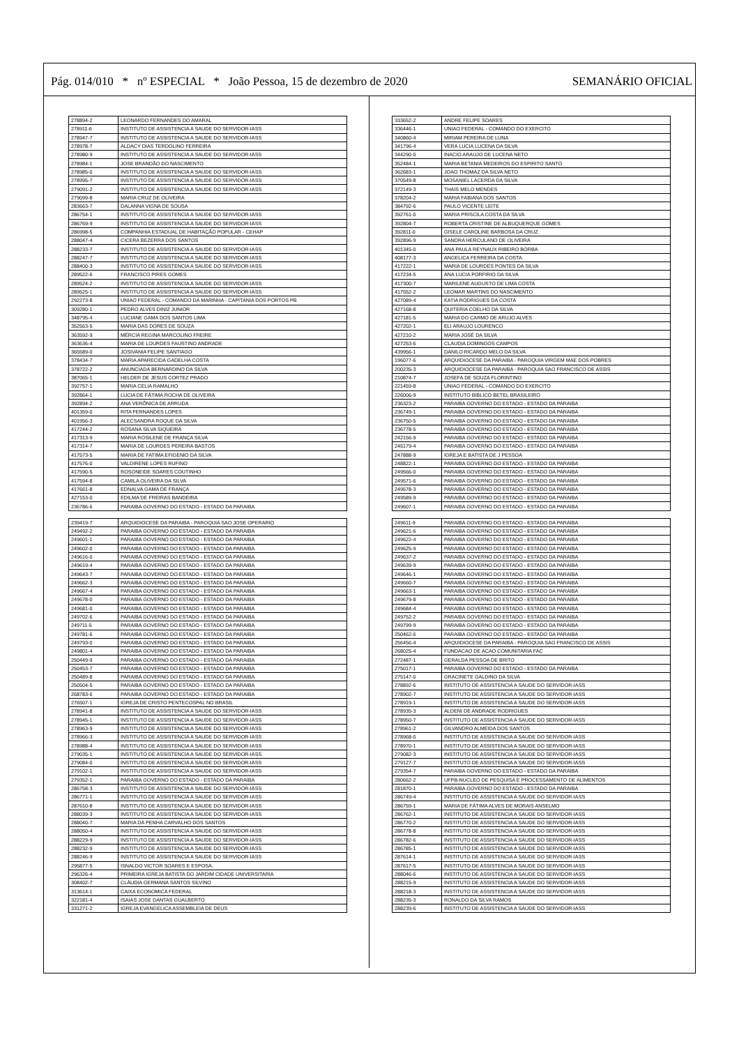Pág. 014/010 * nº ESPECIAL * João Pessoa, 15 de dezembro de 2020 SEMANÁRIO OFICIAL
| 278894-2 | LEONARDO FERNANDES DO AMARAL |
| 278911-6 | INSTITUTO DE ASSISTENCIA A SAUDE DO SERVIDOR-IASS |
| 278947-7 | INSTITUTO DE ASSISTENCIA A SAUDE DO SERVIDOR-IASS |
| 278978-7 | ALDACY DIAS TERDOLINO FERREIRA |
| 278980-9 | INSTITUTO DE ASSISTENCIA A SAUDE DO SERVIDOR-IASS |
| 278984-1 | JOSE BRANDÃO DO NASCIMENTO |
| 278985-0 | INSTITUTO DE ASSISTENCIA A SAUDE DO SERVIDOR-IASS |
| 278995-7 | INSTITUTO DE ASSISTENCIA A SAUDE DO SERVIDOR-IASS |
| 279091-2 | INSTITUTO DE ASSISTENCIA A SAUDE DO SERVIDOR-IASS |
| 279099-8 | MARIA CRUZ DE OLIVEIRA |
| 283663-7 | DALANNA VIGNA DE SOUSA |
| 286754-1 | INSTITUTO DE ASSISTENCIA A SAUDE DO SERVIDOR-IASS |
| 286769-9 | INSTITUTO DE ASSISTENCIA A SAUDE DO SERVIDOR-IASS |
| 286998-5 | COMPANHIA ESTADUAL DE HABITAÇÃO POPULAR - CEHAP |
| 288047-4 | CICERA BEZERRA DOS SANTOS |
| 288233-7 | INSTITUTO DE ASSISTENCIA A SAUDE DO SERVIDOR-IASS |
| 288247-7 | INSTITUTO DE ASSISTENCIA A SAUDE DO SERVIDOR-IASS |
| 288400-3 | INSTITUTO DE ASSISTENCIA A SAUDE DO SERVIDOR-IASS |
| 289522-6 | FRANCISCO PIRES GOMES |
| 289524-2 | INSTITUTO DE ASSISTENCIA A SAUDE DO SERVIDOR-IASS |
| 289525-1 | INSTITUTO DE ASSISTENCIA A SAUDE DO SERVIDOR-IASS |
| 292273-8 | UNIAO FEDERAL - COMANDO DA MARINHA - CAPITANIA DOS PORTOS PB |
| 309280-1 | PEDRO ALVES DINIZ JUNIOR |
| 348795-4 | LUCIANE GAMA DOS SANTOS LIMA |
| 352563-5 | MARIA DAS DORES DE SOUZA |
| 363592-9 | MÉRCIA REGINA MARCOLINO FREIRE |
| 363636-4 | MARIA DE LOURDES FAUSTINO ANDRADE |
| 365589-0 | JOSIVANIA FELIPE SANTIAGO |
| 378434-7 | MARIA APARECIDA GADELHA COSTA |
| 378722-2 | ANUNCIADA BERNARDINO DA SILVA |
| 387065-1 | HELDER DE JESUS CORTEZ PRADO |
| 392757-1 | MARIA CELIA RAMALHO |
| 392864-1 | LUCIA DE FÁTIMA ROCHA DE OLIVEIRA |
| 392894-2 | ANA VERÔNICA DE ARRUDA |
| 401359-0 | RITA FERNANDES LOPES |
| 401956-3 | ALECSANDRA ROQUE DA SILVA |
| 417244-2 | ROSANA SILVA SIQUEIRA |
| 417313-9 | MARIA ROSILENE DE FRANÇA SILVA |
| 417314-7 | MARIA DE LOURDES PEREIRA BASTOS |
| 417573-5 | MARIA DE FATIMA EFIGENIO DA SILVA |
| 417576-0 | VALDIRENE LOPES RUFINO |
| 417590-5 | ROSONEIDE SOARES COUTINHO |
| 417594-8 | CAMILA OLIVEIRA DA SILVA |
| 417661-8 | EDNALVA GAMA DE FRANÇA |
| 427153-0 | EDILMA DE FREIRAS BANDEIRA |
| 236786-6 | PARAIBA GOVERNO DO ESTADO - ESTADO DA PARAIBA |
| 239419-7 | ARQUIDIOCESE DA PARAIBA - PAROQUIA SAO JOSE OPERARIO |
| 249492-2 | PARAIBA GOVERNO DO ESTADO - ESTADO DA PARAIBA |
| 249601-1 | PARAIBA GOVERNO DO ESTADO - ESTADO DA PARAIBA |
| 249602-0 | PARAIBA GOVERNO DO ESTADO - ESTADO DA PARAIBA |
| 249616-0 | PARAIBA GOVERNO DO ESTADO - ESTADO DA PARAIBA |
| 249619-4 | PARAIBA GOVERNO DO ESTADO - ESTADO DA PARAIBA |
| 249643-7 | PARAIBA GOVERNO DO ESTADO - ESTADO DA PARAIBA |
| 249662-3 | PARAIBA GOVERNO DO ESTADO - ESTADO DA PARAIBA |
| 249667-4 | PARAIBA GOVERNO DO ESTADO - ESTADO DA PARAIBA |
| 249678-0 | PARAIBA GOVERNO DO ESTADO - ESTADO DA PARAIBA |
| 249681-0 | PARAIBA GOVERNO DO ESTADO - ESTADO DA PARAIBA |
| 249702-6 | PARAIBA GOVERNO DO ESTADO - ESTADO DA PARAIBA |
| 249711-5 | PARAIBA GOVERNO DO ESTADO - ESTADO DA PARAIBA |
| 249781-6 | PARAIBA GOVERNO DO ESTADO - ESTADO DA PARAIBA |
| 249793-0 | PARAIBA GOVERNO DO ESTADO - ESTADO DA PARAIBA |
| 249801-4 | PARAIBA GOVERNO DO ESTADO - ESTADO DA PARAIBA |
| 250449-9 | PARAIBA GOVERNO DO ESTADO - ESTADO DA PARAIBA |
| 250453-7 | PARAIBA GOVERNO DO ESTADO - ESTADO DA PARAIBA |
| 250489-8 | PARAIBA GOVERNO DO ESTADO - ESTADO DA PARAIBA |
| 250504-5 | PARAIBA GOVERNO DO ESTADO - ESTADO DA PARAIBA |
| 268783-6 | PARAIBA GOVERNO DO ESTADO - ESTADO DA PARAIBA |
| 276507-1 | IGREJA DE CRISTO PENTECOSPAL NO BRASIL |
| 278941-8 | INSTITUTO DE ASSISTENCIA A SAUDE DO SERVIDOR-IASS |
| 278945-1 | INSTITUTO DE ASSISTENCIA A SAUDE DO SERVIDOR-IASS |
| 278963-9 | INSTITUTO DE ASSISTENCIA A SAUDE DO SERVIDOR-IASS |
| 278966-3 | INSTITUTO DE ASSISTENCIA A SAUDE DO SERVIDOR-IASS |
| 278988-4 | INSTITUTO DE ASSISTENCIA A SAUDE DO SERVIDOR-IASS |
| 279035-1 | INSTITUTO DE ASSISTENCIA A SAUDE DO SERVIDOR-IASS |
| 279084-0 | INSTITUTO DE ASSISTENCIA A SAUDE DO SERVIDOR-IASS |
| 279102-1 | INSTITUTO DE ASSISTENCIA A SAUDE DO SERVIDOR-IASS |
| 279352-1 | PARAIBA GOVERNO DO ESTADO - ESTADO DA PARAIBA |
| 286758-3 | INSTITUTO DE ASSISTENCIA A SAUDE DO SERVIDOR-IASS |
| 286771-1 | INSTITUTO DE ASSISTENCIA A SAUDE DO SERVIDOR-IASS |
| 287610-8 | INSTITUTO DE ASSISTENCIA A SAUDE DO SERVIDOR-IASS |
| 288039-3 | INSTITUTO DE ASSISTENCIA A SAUDE DO SERVIDOR-IASS |
| 288040-7 | MARIA DA PENHA CARVALHO DOS SANTOS |
| 288050-4 | INSTITUTO DE ASSISTENCIA A SAUDE DO SERVIDOR-IASS |
| 288229-9 | INSTITUTO DE ASSISTENCIA A SAUDE DO SERVIDOR-IASS |
| 288232-9 | INSTITUTO DE ASSISTENCIA A SAUDE DO SERVIDOR-IASS |
| 288246-9 | INSTITUTO DE ASSISTENCIA A SAUDE DO SERVIDOR-IASS |
| 295877-5 | ISNALDO VICTOR SOARES E ESPOSA. |
| 296326-4 | PRIMEIRA IGREJA BATISTA DO JARDIM CIDADE UNIVERSITARIA |
| 308402-7 | CLÁUDIA GERMANA SANTOS SILVINO |
| 313614-1 | CAIXA ECONOMICA FEDERAL |
| 322181-4 | ISAIAS JOSE DANTAS GUALBERTO |
| 331271-2 | IGREJA EVANGELICA ASSEMBLEIA DE DEUS |
| 333652-2 | ANDRE FELIPE SOARES |
| 336446-1 | UNIAO FEDERAL - COMANDO DO EXERCITO |
| 340860-4 | MIRIAM PEREIRA DE LUNA |
| 341796-4 | VERA LUCIA LUCENA DA SILVA |
| 344290-0 | INACIO ARAUJO DE LUCENA NETO |
| 352484-1 | MARIA BETANIA MEDEIROS DO ESPIRITO SANTO |
| 362683-1 | JOAO THOMAZ DA SILVA NETO |
| 370549-8 | MOSANIEL LACERDA DA SILVA |
| 372149-3 | THAIS MELO MENDES |
| 378204-2 | MARIA FABIANA DOS SANTOS |
| 384792-6 | PAULO VICENTE LEITE |
| 392761-0 | MARIA PRISCILA COSTA DA SILVA |
| 392804-7 | ROBERTA CRISTINE DE ALBUQUERQUE GOMES |
| 392811-0 | GISELE CAROLINE BARBOSA DA CRUZ |
| 392896-9 | SANDRA HERCULANO DE OLIVEIRA |
| 401345-0 | ANA PAULA REYNAUX RIBEIRO BORBA |
| 408177-3 | ANGELICA FERREIRA DA COSTA |
| 417222-1 | MARIA DE LOURDES PONTES DA SILVA |
| 417234-5 | ANA LUCIA PORFIRIO DA SILVA |
| 417300-7 | MARILENE AUGUSTO DE LIMA COSTA |
| 417552-2 | LEOMAR MARTINS DO NASCIMENTO |
| 427089-4 | KATIA RODRIGUES DA COSTA |
| 427168-8 | QUITERIA COELHO DA SILVA |
| 427181-5 | MARIA DO CARMO DE ARUJO ALVES |
| 427202-1 | ELI ARAUJO LOURENCO |
| 427210-2 | MARIA JOSÉ DA SILVA |
| 427253-6 | CLAUDIA DOMINGOS CAMPOS |
| 439956-1 | DANILO RICARDO MELO DA SILVA |
| 196077-6 | ARQUIDIOCESE DA PARAIBA - PAROQUIA VIRGEM MAE DOS POBRES |
| 200235-3 | ARQUIDIOCESE DA PARAIBA - PAROQUIA SAO FRANCISCO DE ASSIS |
| 210874-7 | JOSEFA DE SOUZA FLORINTINO |
| 221459-8 | UNIAO FEDERAL - COMANDO DO EXERCITO |
| 226006-9 | INSTITUTO BIBLICO BETEL BRASILEIRO |
| 236323-2 | PARAIBA GOVERNO DO ESTADO - ESTADO DA PARAIBA |
| 236749-1 | PARAIBA GOVERNO DO ESTADO - ESTADO DA PARAIBA |
| 236750-5 | PARAIBA GOVERNO DO ESTADO - ESTADO DA PARAIBA |
| 236778-5 | PARAIBA GOVERNO DO ESTADO - ESTADO DA PARAIBA |
| 242156-9 | PARAIBA GOVERNO DO ESTADO - ESTADO DA PARAIBA |
| 245179-4 | PARAIBA GOVERNO DO ESTADO - ESTADO DA PARAIBA |
| 247888-9 | IGREJA E BATISTA DE J PESSOA |
| 248822-1 | PARAIBA GOVERNO DO ESTADO - ESTADO DA PARAIBA |
| 249566-0 | PARAIBA GOVERNO DO ESTADO - ESTADO DA PARAIBA |
| 249571-6 | PARAIBA GOVERNO DO ESTADO - ESTADO DA PARAIBA |
| 249578-3 | PARAIBA GOVERNO DO ESTADO - ESTADO DA PARAIBA |
| 249589-9 | PARAIBA GOVERNO DO ESTADO - ESTADO DA PARAIBA |
| 249607-1 | PARAIBA GOVERNO DO ESTADO - ESTADO DA PARAIBA |
| 249611-9 | PARAIBA GOVERNO DO ESTADO - ESTADO DA PARAIBA |
| 249621-6 | PARAIBA GOVERNO DO ESTADO - ESTADO DA PARAIBA |
| 249622-4 | PARAIBA GOVERNO DO ESTADO - ESTADO DA PARAIBA |
| 249625-9 | PARAIBA GOVERNO DO ESTADO - ESTADO DA PARAIBA |
| 249637-2 | PARAIBA GOVERNO DO ESTADO - ESTADO DA PARAIBA |
| 249639-9 | PARAIBA GOVERNO DO ESTADO - ESTADO DA PARAIBA |
| 249646-1 | PARAIBA GOVERNO DO ESTADO - ESTADO DA PARAIBA |
| 249660-7 | PARAIBA GOVERNO DO ESTADO - ESTADO DA PARAIBA |
| 249663-1 | PARAIBA GOVERNO DO ESTADO - ESTADO DA PARAIBA |
| 249679-8 | PARAIBA GOVERNO DO ESTADO - ESTADO DA PARAIBA |
| 249684-4 | PARAIBA GOVERNO DO ESTADO - ESTADO DA PARAIBA |
| 249752-2 | PARAIBA GOVERNO DO ESTADO - ESTADO DA PARAIBA |
| 249799-9 | PARAIBA GOVERNO DO ESTADO - ESTADO DA PARAIBA |
| 250462-6 | PARAIBA GOVERNO DO ESTADO - ESTADO DA PARAIBA |
| 256456-4 | ARQUIDIOCESE DA PARAIBA - PAROQUIA SAO FRANCISCO DE ASSIS |
| 268025-4 | FUNDACAO DE ACAO COMUNITARIA FAC |
| 272487-1 | GERALDA PESSOA DE BRITO |
| 275017-1 | PARAIBA GOVERNO DO ESTADO - ESTADO DA PARAIBA |
| 275147-0 | GRACINETE GALDINO DA SILVA |
| 278892-6 | INSTITUTO DE ASSISTENCIA A SAUDE DO SERVIDOR-IASS |
| 278902-7 | INSTITUTO DE ASSISTENCIA A SAUDE DO SERVIDOR-IASS |
| 278919-1 | INSTITUTO DE ASSISTENCIA A SAUDE DO SERVIDOR-IASS |
| 278935-3 | ALDENI DE ANDRADE RODRIGUES |
| 278950-7 | INSTITUTO DE ASSISTENCIA A SAUDE DO SERVIDOR-IASS |
| 278961-2 | GILVANDRO ALMEIDA DOS SANTOS |
| 278968-0 | INSTITUTO DE ASSISTENCIA A SAUDE DO SERVIDOR-IASS |
| 278970-1 | INSTITUTO DE ASSISTENCIA A SAUDE DO SERVIDOR-IASS |
| 279082-3 | INSTITUTO DE ASSISTENCIA A SAUDE DO SERVIDOR-IASS |
| 279127-7 | INSTITUTO DE ASSISTENCIA A SAUDE DO SERVIDOR-IASS |
| 279354-7 | PARAIBA GOVERNO DO ESTADO - ESTADO DA PARAIBA |
| 280662-2 | UFPB-NUCLEO DE PESQUISA E PROCESSAMENTO DE ALIMENTOS |
| 281870-1 | PARAIBA GOVERNO DO ESTADO - ESTADO DA PARAIBA |
| 286749-4 | INSTITUTO DE ASSISTENCIA A SAUDE DO SERVIDOR-IASS |
| 286759-1 | MARIA DE FÁTIMA ALVES DE MORAIS ANSELMO |
| 286762-1 | INSTITUTO DE ASSISTENCIA A SAUDE DO SERVIDOR-IASS |
| 286770-2 | INSTITUTO DE ASSISTENCIA A SAUDE DO SERVIDOR-IASS |
| 286778-8 | INSTITUTO DE ASSISTENCIA A SAUDE DO SERVIDOR-IASS |
| 286782-6 | INSTITUTO DE ASSISTENCIA A SAUDE DO SERVIDOR-IASS |
| 286785-1 | INSTITUTO DE ASSISTENCIA A SAUDE DO SERVIDOR-IASS |
| 287614-1 | INSTITUTO DE ASSISTENCIA A SAUDE DO SERVIDOR-IASS |
| 287617-5 | INSTITUTO DE ASSISTENCIA A SAUDE DO SERVIDOR-IASS |
| 288046-6 | INSTITUTO DE ASSISTENCIA A SAUDE DO SERVIDOR-IASS |
| 288215-9 | INSTITUTO DE ASSISTENCIA A SAUDE DO SERVIDOR-IASS |
| 288218-3 | INSTITUTO DE ASSISTENCIA A SAUDE DO SERVIDOR-IASS |
| 288235-3 | RONALDO DA SILVA RAMOS |
| 288239-6 | INSTITUTO DE ASSISTENCIA A SAUDE DO SERVIDOR-IASS |